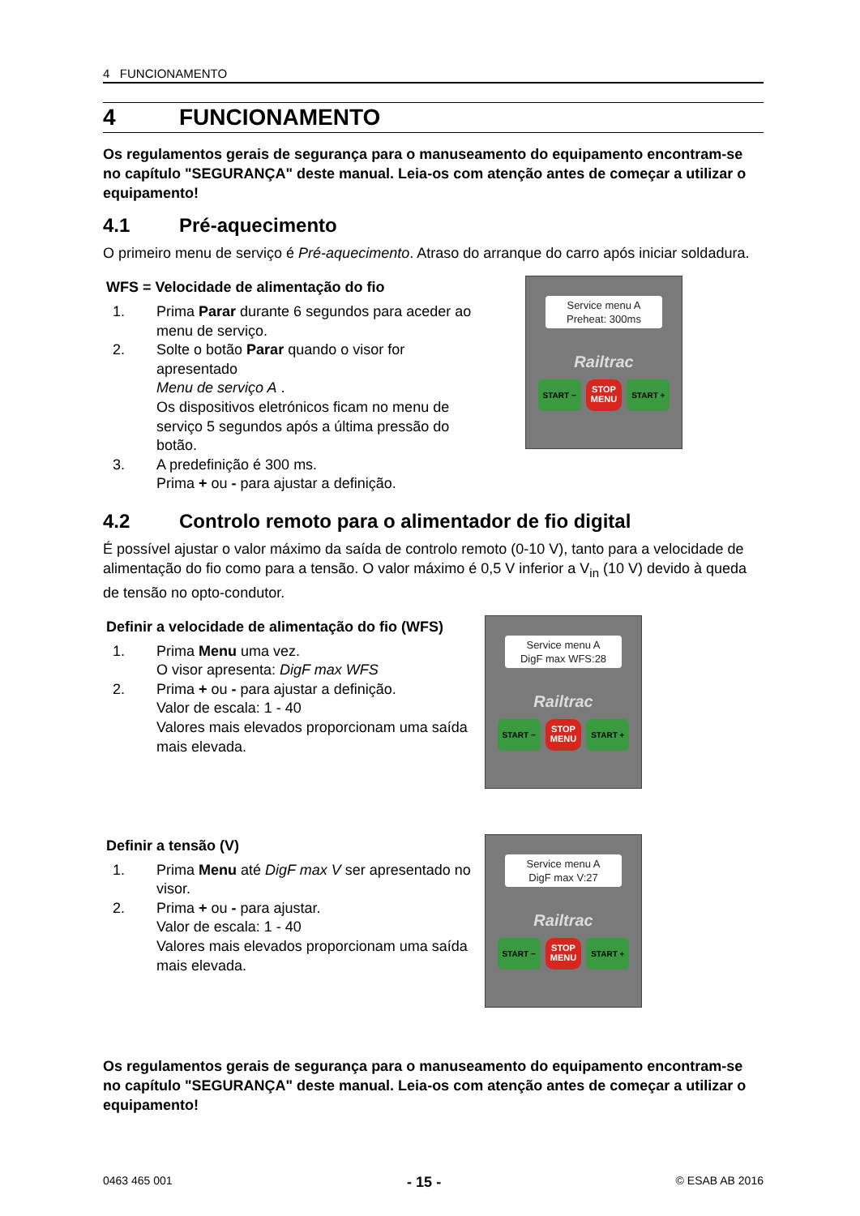4 FUNCIONAMENTO
4 FUNCIONAMENTO
Os regulamentos gerais de segurança para o manuseamento do equipamento encontram-se no capítulo "SEGURANÇA" deste manual. Leia-os com atenção antes de começar a utilizar o equipamento!
4.1 Pré-aquecimento
O primeiro menu de serviço é Pré-aquecimento. Atraso do arranque do carro após iniciar soldadura.
WFS = Velocidade de alimentação do fio
1. Prima Parar durante 6 segundos para aceder ao menu de serviço.
2. Solte o botão Parar quando o visor for apresentado
Menu de serviço A .
Os dispositivos eletrónicos ficam no menu de serviço 5 segundos após a última pressão do botão.
3. A predefinição é 300 ms.
Prima + ou - para ajustar a definição.
Service menu A
Preheat: 300ms
Railtrac
START − STOP
MENU START +
4.2 Controlo remoto para o alimentador de fio digital
É possível ajustar o valor máximo da saída de controlo remoto (0-10 V), tanto para a velocidade de alimentação do fio como para a tensão. O valor máximo é 0,5 V inferior a V<sub>in</sub> (10 V) devido à queda de tensão no opto-condutor.
Definir a velocidade de alimentação do fio (WFS)
1. Prima Menu uma vez.
O visor apresenta: DigF max WFS
2. Prima + ou - para ajustar a definição.
Valor de escala: 1 - 40
Valores mais elevados proporcionam uma saída mais elevada.
Service menu A
DigF max WFS:28
Railtrac
START − STOP
MENU START +
Definir a tensão (V)
1. Prima Menu até DigF max V ser apresentado no visor.
2. Prima + ou - para ajustar.
Valor de escala: 1 - 40
Valores mais elevados proporcionam uma saída mais elevada.
Service menu A
DigF max V:27
Railtrac
START − STOP
MENU START +
Os regulamentos gerais de segurança para o manuseamento do equipamento encontram-se no capítulo "SEGURANÇA" deste manual. Leia-os com atenção antes de começar a utilizar o equipamento!
0463 465 001 - 15 - © ESAB AB 2016